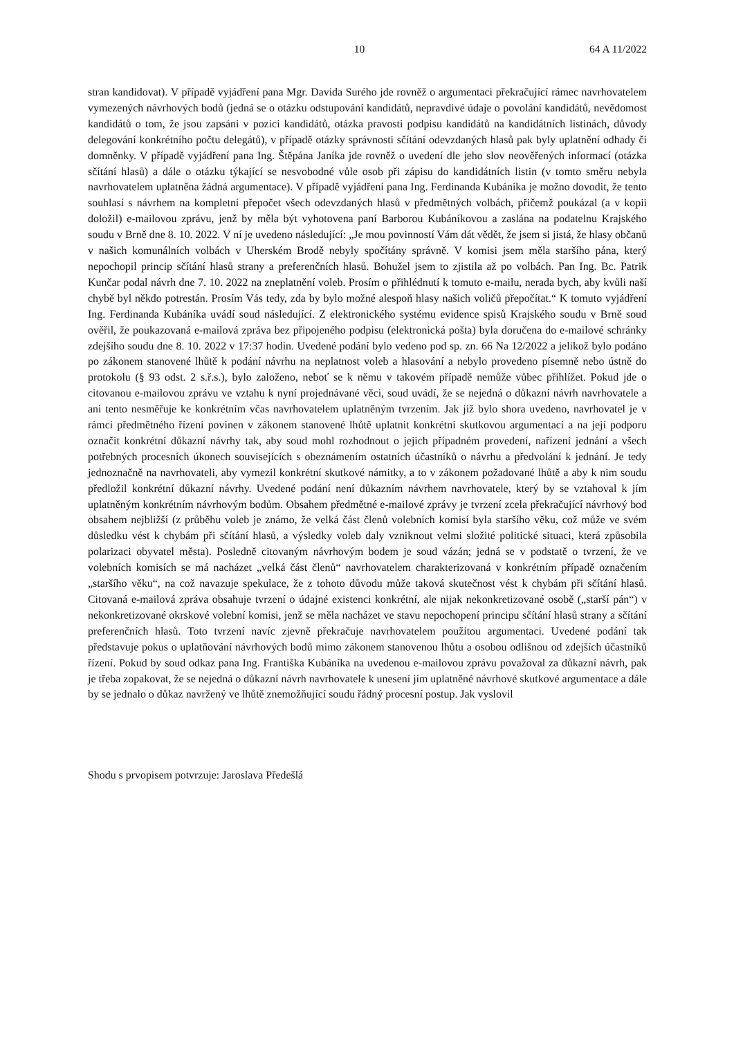10 64 A 11/2022
stran kandidovat). V případě vyjádření pana Mgr. Davida Surého jde rovněž o argumentaci překračující rámec navrhovatelem vymezených návrhových bodů (jedná se o otázku odstupování kandidátů, nepravdivé údaje o povolání kandidátů, nevědomost kandidátů o tom, že jsou zapsáni v pozici kandidátů, otázka pravosti podpisu kandidátů na kandidátních listinách, důvody delegování konkrétního počtu delegátů), v případě otázky správnosti sčítání odevzdaných hlasů pak byly uplatnění odhady či domněnky. V případě vyjádření pana Ing. Štěpána Janíka jde rovněž o uvedení dle jeho slov neověřených informací (otázka sčítání hlasů) a dále o otázku týkající se nesvobodné vůle osob při zápisu do kandidátních listin (v tomto směru nebyla navrhovatelem uplatněna žádná argumentace). V případě vyjádření pana Ing. Ferdinanda Kubáníka je možno dovodit, že tento souhlasí s návrhem na kompletní přepočet všech odevzdaných hlasů v předmětných volbách, přičemž poukázal (a v kopii doložil) e-mailovou zprávu, jenž by měla být vyhotovena paní Barborou Kubáníkovou a zaslána na podatelnu Krajského soudu v Brně dne 8. 10. 2022. V ní je uvedeno následující: „Je mou povinností Vám dát vědět, že jsem si jistá, že hlasy občanů v našich komunálních volbách v Uherském Brodě nebyly spočítány správně. V komisi jsem měla staršího pána, který nepochopil princip sčítání hlasů strany a preferenčních hlasů. Bohužel jsem to zjistila až po volbách. Pan Ing. Bc. Patrik Kunčar podal návrh dne 7. 10. 2022 na zneplatnění voleb. Prosím o přihlédnutí k tomuto e-mailu, nerada bych, aby kvůli naší chybě byl někdo potrestán. Prosím Vás tedy, zda by bylo možné alespoň hlasy našich voličů přepočítat.“ K tomuto vyjádření Ing. Ferdinanda Kubáníka uvádí soud následující. Z elektronického systému evidence spisů Krajského soudu v Brně soud ověřil, že poukazovaná e-mailová zpráva bez připojeného podpisu (elektronická pošta) byla doručena do e-mailové schránky zdejšího soudu dne 8. 10. 2022 v 17:37 hodin. Uvedené podání bylo vedeno pod sp. zn. 66 Na 12/2022 a jelikož bylo podáno po zákonem stanovené lhůtě k podání návrhu na neplatnost voleb a hlasování a nebylo provedeno písemně nebo ústně do protokolu (§ 93 odst. 2 s.ř.s.), bylo založeno, neboť se k němu v takovém případě nemůže vůbec přihlížet. Pokud jde o citovanou e-mailovou zprávu ve vztahu k nyní projednávané věci, soud uvádí, že se nejedná o důkazní návrh navrhovatele a ani tento nesměřuje ke konkrétním včas navrhovatelem uplatněným tvrzením. Jak již bylo shora uvedeno, navrhovatel je v rámci předmětného řízení povinen v zákonem stanovené lhůtě uplatnit konkrétní skutkovou argumentaci a na její podporu označit konkrétní důkazní návrhy tak, aby soud mohl rozhodnout o jejich případném provedení, nařízení jednání a všech potřebných procesních úkonech souvisejících s obeznámením ostatních účastníků o návrhu a předvolání k jednání. Je tedy jednoznačně na navrhovateli, aby vymezil konkrétní skutkové námitky, a to v zákonem požadované lhůtě a aby k nim soudu předložil konkrétní důkazní návrhy. Uvedené podání není důkazním návrhem navrhovatele, který by se vztahoval k jím uplatněným konkrétním návrhovým bodům. Obsahem předmětné e-mailové zprávy je tvrzení zcela překračující návrhový bod obsahem nejbližší (z průběhu voleb je známo, že velká část členů volebních komisí byla staršího věku, což může ve svém důsledku vést k chybám při sčítání hlasů, a výsledky voleb daly vzniknout velmi složité politické situaci, která způsobila polarizaci obyvatel města). Posledně citovaným návrhovým bodem je soud vázán; jedná se v podstatě o tvrzení, že ve volebních komisích se má nacházet „velká část členů“ navrhovatelem charakterizovaná v konkrétním případě označením „staršího věku“, na což navazuje spekulace, že z tohoto důvodu může taková skutečnost vést k chybám při sčítání hlasů. Citovaná e-mailová zpráva obsahuje tvrzení o údajné existenci konkrétní, ale nijak nekonkretizované osobě („starší pán“) v nekonkretizované okrskové volební komisi, jenž se měla nacházet ve stavu nepochopení principu sčítání hlasů strany a sčítání preferenčních hlasů. Toto tvrzení navíc zjevně překračuje navrhovatelem použitou argumentaci. Uvedené podání tak představuje pokus o uplatňování návrhových bodů mimo zákonem stanovenou lhůtu a osobou odlišnou od zdejších účastníků řízení. Pokud by soud odkaz pana Ing. Františka Kubáníka na uvedenou e-mailovou zprávu považoval za důkazní návrh, pak je třeba zopakovat, že se nejedná o důkazní návrh navrhovatele k unesení jím uplatněné návrhové skutkové argumentace a dále by se jednalo o důkaz navržený ve lhůtě znemožňující soudu řádný procesní postup. Jak vyslovil
Shodu s prvopisem potvrzuje: Jaroslava Předešlá